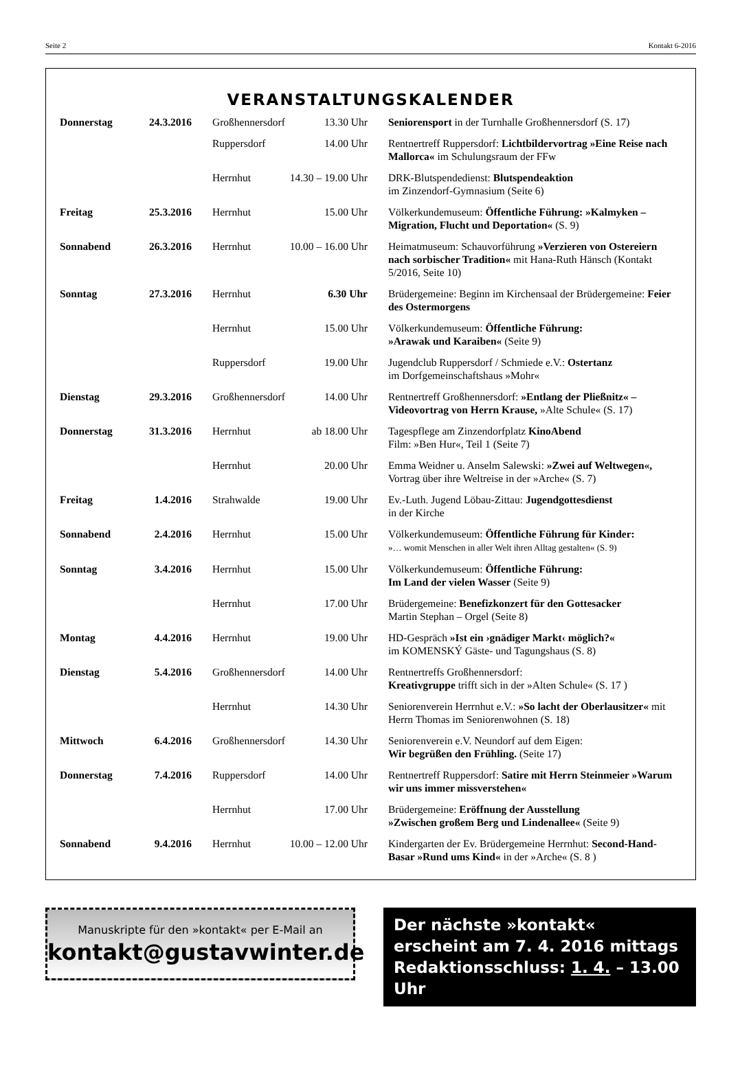Seite 2 Kontakt 6-2016
VERANSTALTUNGSKALENDER
| Donnerstag | 24.3.2016 | Großhennersdorf | 13.30 Uhr | Seniorensport in der Turnhalle Großhennersdorf (S. 17) |
| | | Ruppersdorf | 14.00 Uhr | Rentnertreff Ruppersdorf: Lichtbildervortrag »Eine Reise nach Mallorca« im Schulungsraum der FFw |
| | | Herrnhut | 14.30 – 19.00 Uhr | DRK-Blutspendedienst: Blutspendeaktion im Zinzendorf-Gymnasium (Seite 6) |
| Freitag | 25.3.2016 | Herrnhut | 15.00 Uhr | Völkerkundemuseum: Öffentliche Führung: »Kalmyken – Migration, Flucht und Deportation« (S. 9) |
| Sonnabend | 26.3.2016 | Herrnhut | 10.00 – 16.00 Uhr | Heimatmuseum: Schauvorführung »Verzieren von Ostereiern nach sorbischer Tradition« mit Hana-Ruth Hänsch (Kontakt 5/2016, Seite 10) |
| Sonntag | 27.3.2016 | Herrnhut | 6.30 Uhr | Brüdergemeine: Beginn im Kirchensaal der Brüdergemeine: Feier des Ostermorgens |
| | | Herrnhut | 15.00 Uhr | Völkerkundemuseum: Öffentliche Führung: »Arawak und Karaiben« (Seite 9) |
| | | Ruppersdorf | 19.00 Uhr | Jugendclub Ruppersdorf / Schmiede e.V.: Ostertanz im Dorfgemeinschaftshaus »Mohr« |
| Dienstag | 29.3.2016 | Großhennersdorf | 14.00 Uhr | Rentnertreff Großhennersdorf: »Entlang der Pließnitz« – Videovortrag von Herrn Krause, »Alte Schule« (S. 17) |
| Donnerstag | 31.3.2016 | Herrnhut | ab 18.00 Uhr | Tagespflege am Zinzendorfplatz KinoAbend Film: »Ben Hur«, Teil 1 (Seite 7) |
| | | Herrnhut | 20.00 Uhr | Emma Weidner u. Anselm Salewski: »Zwei auf Weltwegen«, Vortrag über ihre Weltreise in der »Arche« (S. 7) |
| Freitag | 1.4.2016 | Strahwalde | 19.00 Uhr | Ev.-Luth. Jugend Löbau-Zittau: Jugendgottesdienst in der Kirche |
| Sonnabend | 2.4.2016 | Herrnhut | 15.00 Uhr | Völkerkundemuseum: Öffentliche Führung für Kinder: »… womit Menschen in aller Welt ihren Alltag gestalten« (S. 9) |
| Sonntag | 3.4.2016 | Herrnhut | 15.00 Uhr | Völkerkundemuseum: Öffentliche Führung: Im Land der vielen Wasser (Seite 9) |
| | | Herrnhut | 17.00 Uhr | Brüdergemeine: Benefizkonzert für den Gottesacker Martin Stephan – Orgel (Seite 8) |
| Montag | 4.4.2016 | Herrnhut | 19.00 Uhr | HD-Gespräch »Ist ein ›gnädiger Markt‹ möglich?« im KOMENSKÝ Gäste- und Tagungshaus (S. 8) |
| Dienstag | 5.4.2016 | Großhennersdorf | 14.00 Uhr | Rentnertreffs Großhennersdorf: Kreativgruppe trifft sich in der »Alten Schule« (S. 17 ) |
| | | Herrnhut | 14.30 Uhr | Seniorenverein Herrnhut e.V.: »So lacht der Oberlausitzer« mit Herrn Thomas im Seniorenwohnen (S. 18) |
| Mittwoch | 6.4.2016 | Großhennersdorf | 14.30 Uhr | Seniorenverein e.V. Neundorf auf dem Eigen: Wir begrüßen den Frühling. (Seite 17) |
| Donnerstag | 7.4.2016 | Ruppersdorf | 14.00 Uhr | Rentnertreff Ruppersdorf: Satire mit Herrn Steinmeier »Warum wir uns immer missverstehen« |
| | | Herrnhut | 17.00 Uhr | Brüdergemeine: Eröffnung der Ausstellung »Zwischen großem Berg und Lindenallee« (Seite 9) |
| Sonnabend | 9.4.2016 | Herrnhut | 10.00 – 12.00 Uhr | Kindergarten der Ev. Brüdergemeine Herrnhut: Second-Hand-Basar »Rund ums Kind« in der »Arche« (S. 8 ) |
Manuskripte für den »kontakt« per E-Mail an
kontakt@gustavwinter.de
Der nächste »kontakt«
erscheint am 7. 4. 2016 mittags
Redaktionsschluss: 1. 4. – 13.00 Uhr